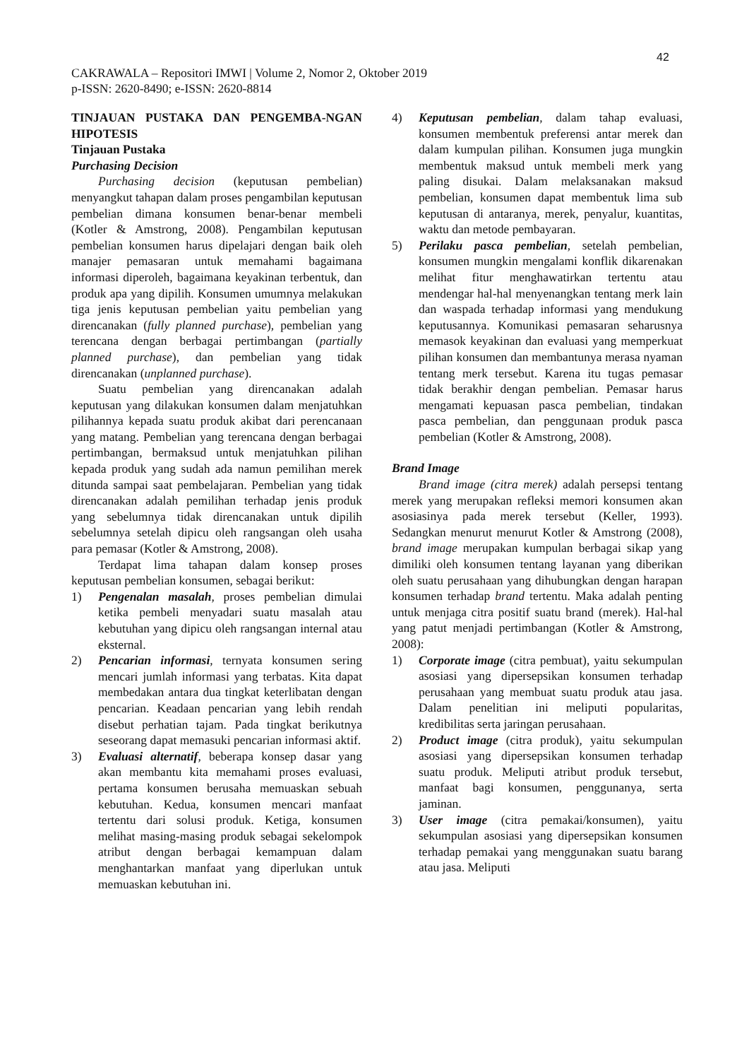42
CAKRAWALA – Repositori IMWI | Volume 2, Nomor 2, Oktober 2019
p-ISSN: 2620-8490; e-ISSN: 2620-8814
TINJAUAN PUSTAKA DAN PENGEMBA-NGAN HIPOTESIS
Tinjauan Pustaka
Purchasing Decision
Purchasing decision (keputusan pembelian) menyangkut tahapan dalam proses pengambilan keputusan pembelian dimana konsumen benar-benar membeli (Kotler & Amstrong, 2008). Pengambilan keputusan pembelian konsumen harus dipelajari dengan baik oleh manajer pemasaran untuk memahami bagaimana informasi diperoleh, bagaimana keyakinan terbentuk, dan produk apa yang dipilih. Konsumen umumnya melakukan tiga jenis keputusan pembelian yaitu pembelian yang direncanakan (fully planned purchase), pembelian yang terencana dengan berbagai pertimbangan (partially planned purchase), dan pembelian yang tidak direncanakan (unplanned purchase).
Suatu pembelian yang direncanakan adalah keputusan yang dilakukan konsumen dalam menjatuhkan pilihannya kepada suatu produk akibat dari perencanaan yang matang. Pembelian yang terencana dengan berbagai pertimbangan, bermaksud untuk menjatuhkan pilihan kepada produk yang sudah ada namun pemilihan merek ditunda sampai saat pembelajaran. Pembelian yang tidak direncanakan adalah pemilihan terhadap jenis produk yang sebelumnya tidak direncanakan untuk dipilih sebelumnya setelah dipicu oleh rangsangan oleh usaha para pemasar (Kotler & Amstrong, 2008).
Terdapat lima tahapan dalam konsep proses keputusan pembelian konsumen, sebagai berikut:
1) Pengenalan masalah, proses pembelian dimulai ketika pembeli menyadari suatu masalah atau kebutuhan yang dipicu oleh rangsangan internal atau eksternal.
2) Pencarian informasi, ternyata konsumen sering mencari jumlah informasi yang terbatas. Kita dapat membedakan antara dua tingkat keterlibatan dengan pencarian. Keadaan pencarian yang lebih rendah disebut perhatian tajam. Pada tingkat berikutnya seseorang dapat memasuki pencarian informasi aktif.
3) Evaluasi alternatif, beberapa konsep dasar yang akan membantu kita memahami proses evaluasi, pertama konsumen berusaha memuaskan sebuah kebutuhan. Kedua, konsumen mencari manfaat tertentu dari solusi produk. Ketiga, konsumen melihat masing-masing produk sebagai sekelompok atribut dengan berbagai kemampuan dalam menghantarkan manfaat yang diperlukan untuk memuaskan kebutuhan ini.
4) Keputusan pembelian, dalam tahap evaluasi, konsumen membentuk preferensi antar merek dan dalam kumpulan pilihan. Konsumen juga mungkin membentuk maksud untuk membeli merk yang paling disukai. Dalam melaksanakan maksud pembelian, konsumen dapat membentuk lima sub keputusan di antaranya, merek, penyalur, kuantitas, waktu dan metode pembayaran.
5) Perilaku pasca pembelian, setelah pembelian, konsumen mungkin mengalami konflik dikarenakan melihat fitur menghawatirkan tertentu atau mendengar hal-hal menyenangkan tentang merk lain dan waspada terhadap informasi yang mendukung keputusannya. Komunikasi pemasaran seharusnya memasok keyakinan dan evaluasi yang memperkuat pilihan konsumen dan membantunya merasa nyaman tentang merk tersebut. Karena itu tugas pemasar tidak berakhir dengan pembelian. Pemasar harus mengamati kepuasan pasca pembelian, tindakan pasca pembelian, dan penggunaan produk pasca pembelian (Kotler & Amstrong, 2008).
Brand Image
Brand image (citra merek) adalah persepsi tentang merek yang merupakan refleksi memori konsumen akan asosiasinya pada merek tersebut (Keller, 1993). Sedangkan menurut menurut Kotler & Amstrong (2008), brand image merupakan kumpulan berbagai sikap yang dimiliki oleh konsumen tentang layanan yang diberikan oleh suatu perusahaan yang dihubungkan dengan harapan konsumen terhadap brand tertentu. Maka adalah penting untuk menjaga citra positif suatu brand (merek). Hal-hal yang patut menjadi pertimbangan (Kotler & Amstrong, 2008):
1) Corporate image (citra pembuat), yaitu sekumpulan asosiasi yang dipersepsikan konsumen terhadap perusahaan yang membuat suatu produk atau jasa. Dalam penelitian ini meliputi popularitas, kredibilitas serta jaringan perusahaan.
2) Product image (citra produk), yaitu sekumpulan asosiasi yang dipersepsikan konsumen terhadap suatu produk. Meliputi atribut produk tersebut, manfaat bagi konsumen, penggunanya, serta jaminan.
3) User image (citra pemakai/konsumen), yaitu sekumpulan asosiasi yang dipersepsikan konsumen terhadap pemakai yang menggunakan suatu barang atau jasa. Meliputi